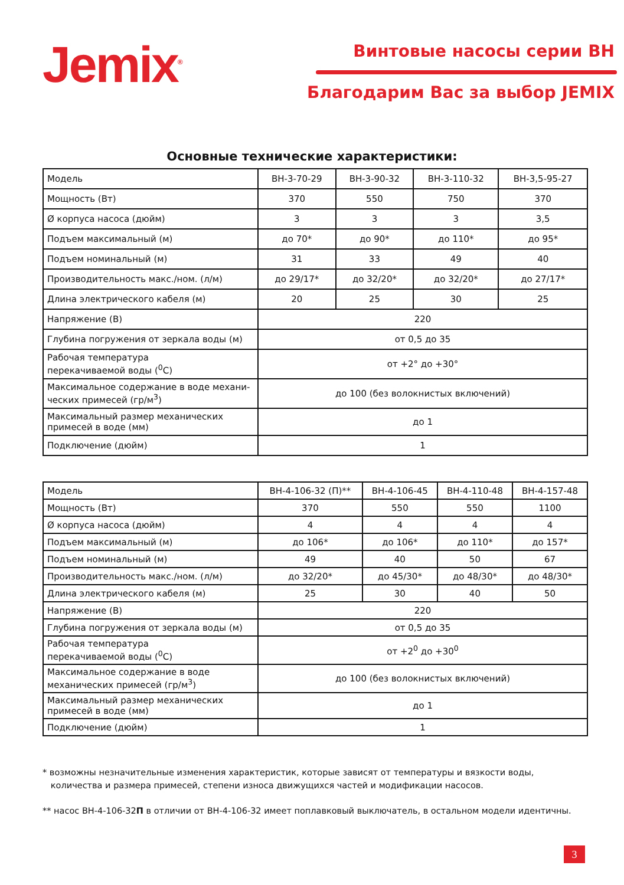Jemix<sup>®</sup> Винтовые насосы серии ВН
Благодарим Вас за выбор JEMIX
Основные технические характеристики:
| Модель | ВН-3-70-29 | ВН-3-90-32 | ВН-3-110-32 | ВН-3,5-95-27 |
| Мощность (Вт) | 370 | 550 | 750 | 370 |
| Ø корпуса насоса (дюйм) | 3 | 3 | 3 | 3,5 |
| Подъем максимальный (м) | до 70* | до 90* | до 110* | до 95* |
| Подъем номинальный (м) | 31 | 33 | 49 | 40 |
| Производительность макс./ном. (л/м) | до 29/17* | до 32/20* | до 32/20* | до 27/17* |
| Длина электрического кабеля (м) | 20 | 25 | 30 | 25 |
| Напряжение (В) | 220 | | | |
| Глубина погружения от зеркала воды (м) | от 0,5 до 35 | | | |
| Рабочая температура перекачиваемой воды (<sup>0</sup>C) | от +2° до +30° | | | |
| Максимальное содержание в воде механи- ческих примесей (гр/м<sup>3</sup>) | до 100 (без волокнистых включений) | | | |
| Максимальный размер механических примесей в воде (мм) | до 1 | | | |
| Подключение (дюйм) | 1 | | | |
| Модель | ВН-4-106-32 (П)** | ВН-4-106-45 | ВН-4-110-48 | ВН-4-157-48 |
| Мощность (Вт) | 370 | 550 | 550 | 1100 |
| Ø корпуса насоса (дюйм) | 4 | 4 | 4 | 4 |
| Подъем максимальный (м) | до 106* | до 106* | до 110* | до 157* |
| Подъем номинальный (м) | 49 | 40 | 50 | 67 |
| Производительность макс./ном. (л/м) | до 32/20* | до 45/30* | до 48/30* | до 48/30* |
| Длина электрического кабеля (м) | 25 | 30 | 40 | 50 |
| Напряжение (В) | 220 | | | |
| Глубина погружения от зеркала воды (м) | от 0,5 до 35 | | | |
| Рабочая температура перекачиваемой воды (<sup>0</sup>C) | от +2<sup>0</sup> до +30<sup>0</sup> | | | |
| Максимальное содержание в воде механических примесей (гр/м<sup>3</sup>) | до 100 (без волокнистых включений) | | | |
| Максимальный размер механических примесей в воде (мм) | до 1 | | | |
| Подключение (дюйм) | 1 | | | |
* возможны незначительные изменения характеристик, которые зависят от температуры и вязкости воды,
количества и размера примесей, степени износа движущихся частей и модификации насосов.
** насос ВН-4-106-32П в отличии от ВН-4-106-32 имеет поплавковый выключатель, в остальном модели идентичны.
3